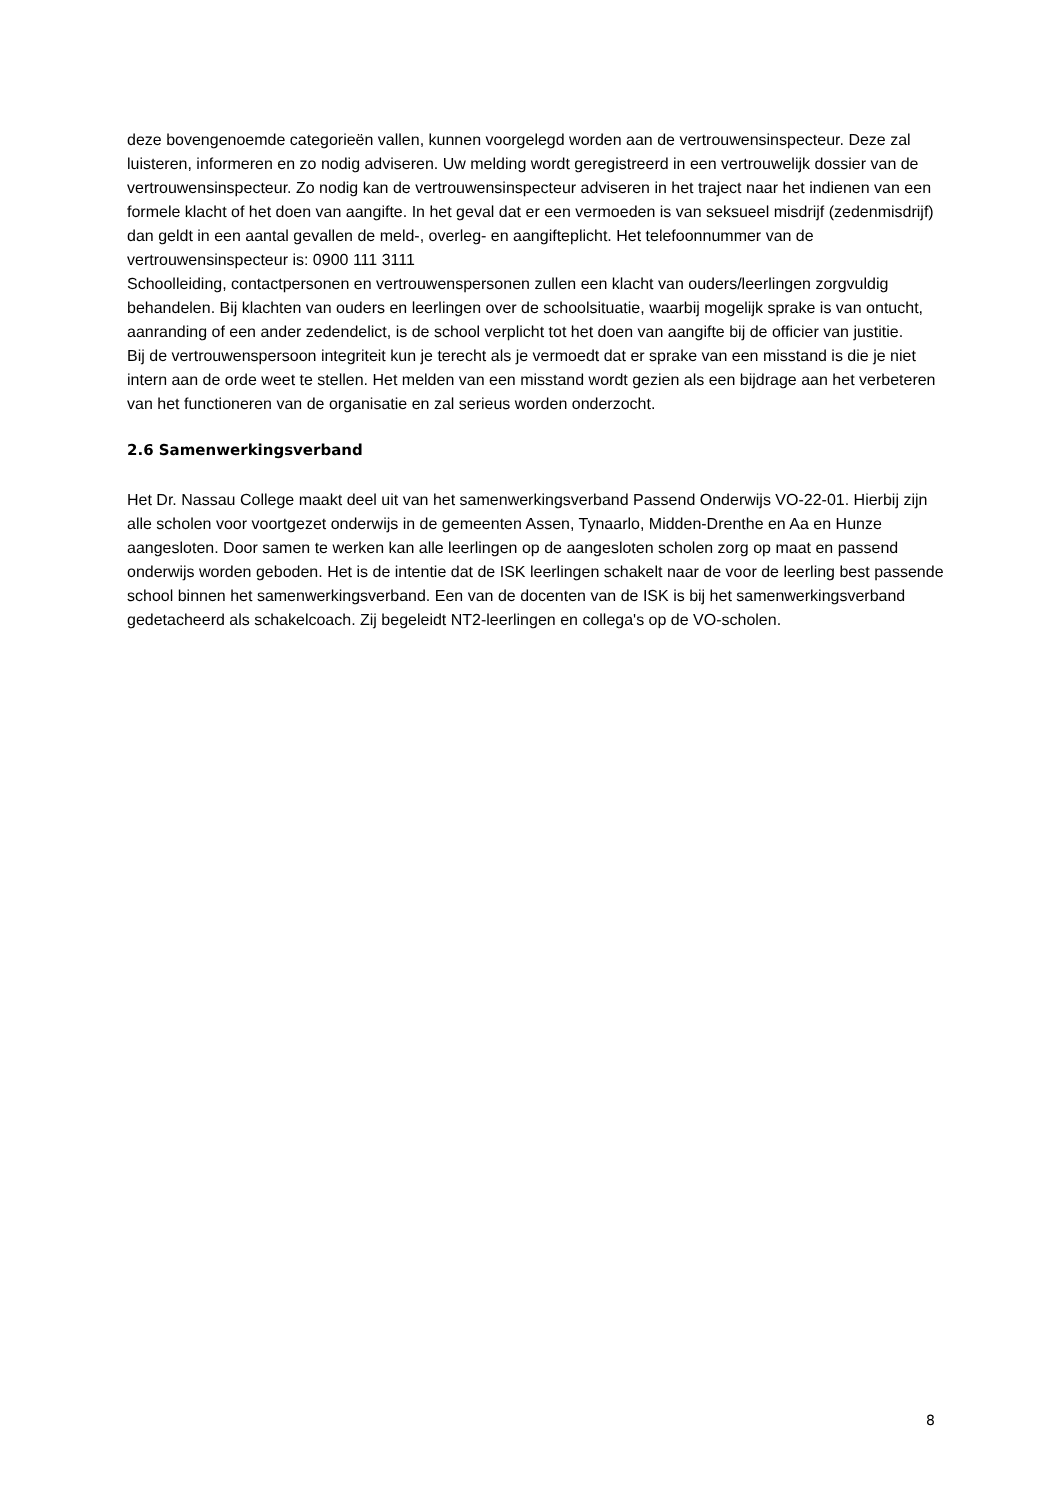deze bovengenoemde categorieën vallen, kunnen voorgelegd worden aan de vertrouwensinspecteur. Deze zal luisteren, informeren en zo nodig adviseren. Uw melding wordt geregistreerd in een vertrouwelijk dossier van de vertrouwensinspecteur. Zo nodig kan de vertrouwensinspecteur adviseren in het traject naar het indienen van een formele klacht of het doen van aangifte. In het geval dat er een vermoeden is van seksueel misdrijf (zedenmisdrijf) dan geldt in een aantal gevallen de meld-, overleg- en aangifteplicht. Het telefoonnummer van de vertrouwensinspecteur is: 0900 111 3111
Schoolleiding, contactpersonen en vertrouwenspersonen zullen een klacht van ouders/leerlingen zorgvuldig behandelen. Bij klachten van ouders en leerlingen over de schoolsituatie, waarbij mogelijk sprake is van ontucht, aanranding of een ander zedendelict, is de school verplicht tot het doen van aangifte bij de officier van justitie.
Bij de vertrouwenspersoon integriteit kun je terecht als je vermoedt dat er sprake van een misstand is die je niet intern aan de orde weet te stellen. Het melden van een misstand wordt gezien als een bijdrage aan het verbeteren van het functioneren van de organisatie en zal serieus worden onderzocht.
2.6 Samenwerkingsverband
Het Dr. Nassau College maakt deel uit van het samenwerkingsverband Passend Onderwijs VO-22-01. Hierbij zijn alle scholen voor voortgezet onderwijs in de gemeenten Assen, Tynaarlo, Midden-Drenthe en Aa en Hunze aangesloten. Door samen te werken kan alle leerlingen op de aangesloten scholen zorg op maat en passend onderwijs worden geboden. Het is de intentie dat de ISK leerlingen schakelt naar de voor de leerling best passende school binnen het samenwerkingsverband. Een van de docenten van de ISK is bij het samenwerkingsverband gedetacheerd als schakelcoach. Zij begeleidt NT2-leerlingen en collega's op de VO-scholen.
8